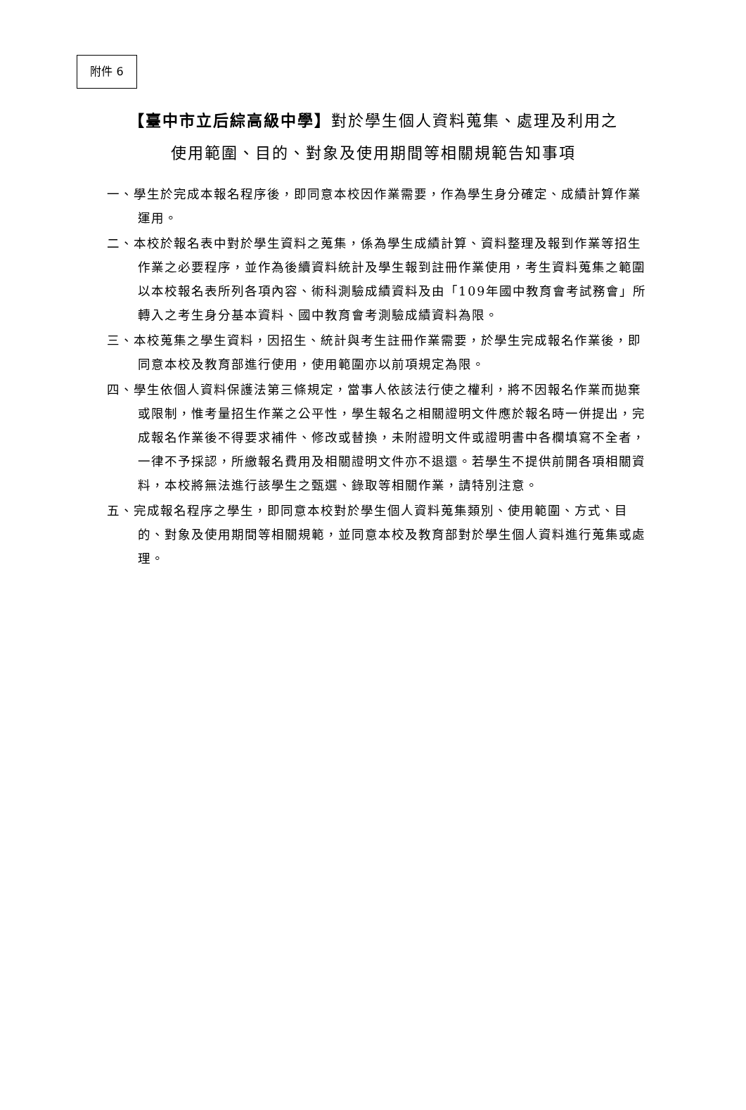附件 6
【臺中市立后綜高級中學】對於學生個人資料蒐集、處理及利用之
使用範圍、目的、對象及使用期間等相關規範告知事項
一、學生於完成本報名程序後，即同意本校因作業需要，作為學生身分確定、成績計算作業運用。
二、本校於報名表中對於學生資料之蒐集，係為學生成績計算、資料整理及報到作業等招生作業之必要程序，並作為後續資料統計及學生報到註冊作業使用，考生資料蒐集之範圍以本校報名表所列各項內容、術科測驗成績資料及由「109年國中教育會考試務會」所轉入之考生身分基本資料、國中教育會考測驗成績資料為限。
三、本校蒐集之學生資料，因招生、統計與考生註冊作業需要，於學生完成報名作業後，即同意本校及教育部進行使用，使用範圍亦以前項規定為限。
四、學生依個人資料保護法第三條規定，當事人依該法行使之權利，將不因報名作業而拋棄或限制，惟考量招生作業之公平性，學生報名之相關證明文件應於報名時一併提出，完成報名作業後不得要求補件、修改或替換，未附證明文件或證明書中各欄填寫不全者，一律不予採認，所繳報名費用及相關證明文件亦不退還。若學生不提供前開各項相關資料，本校將無法進行該學生之甄選、錄取等相關作業，請特別注意。
五、完成報名程序之學生，即同意本校對於學生個人資料蒐集類別、使用範圍、方式、目的、對象及使用期間等相關規範，並同意本校及教育部對於學生個人資料進行蒐集或處理。